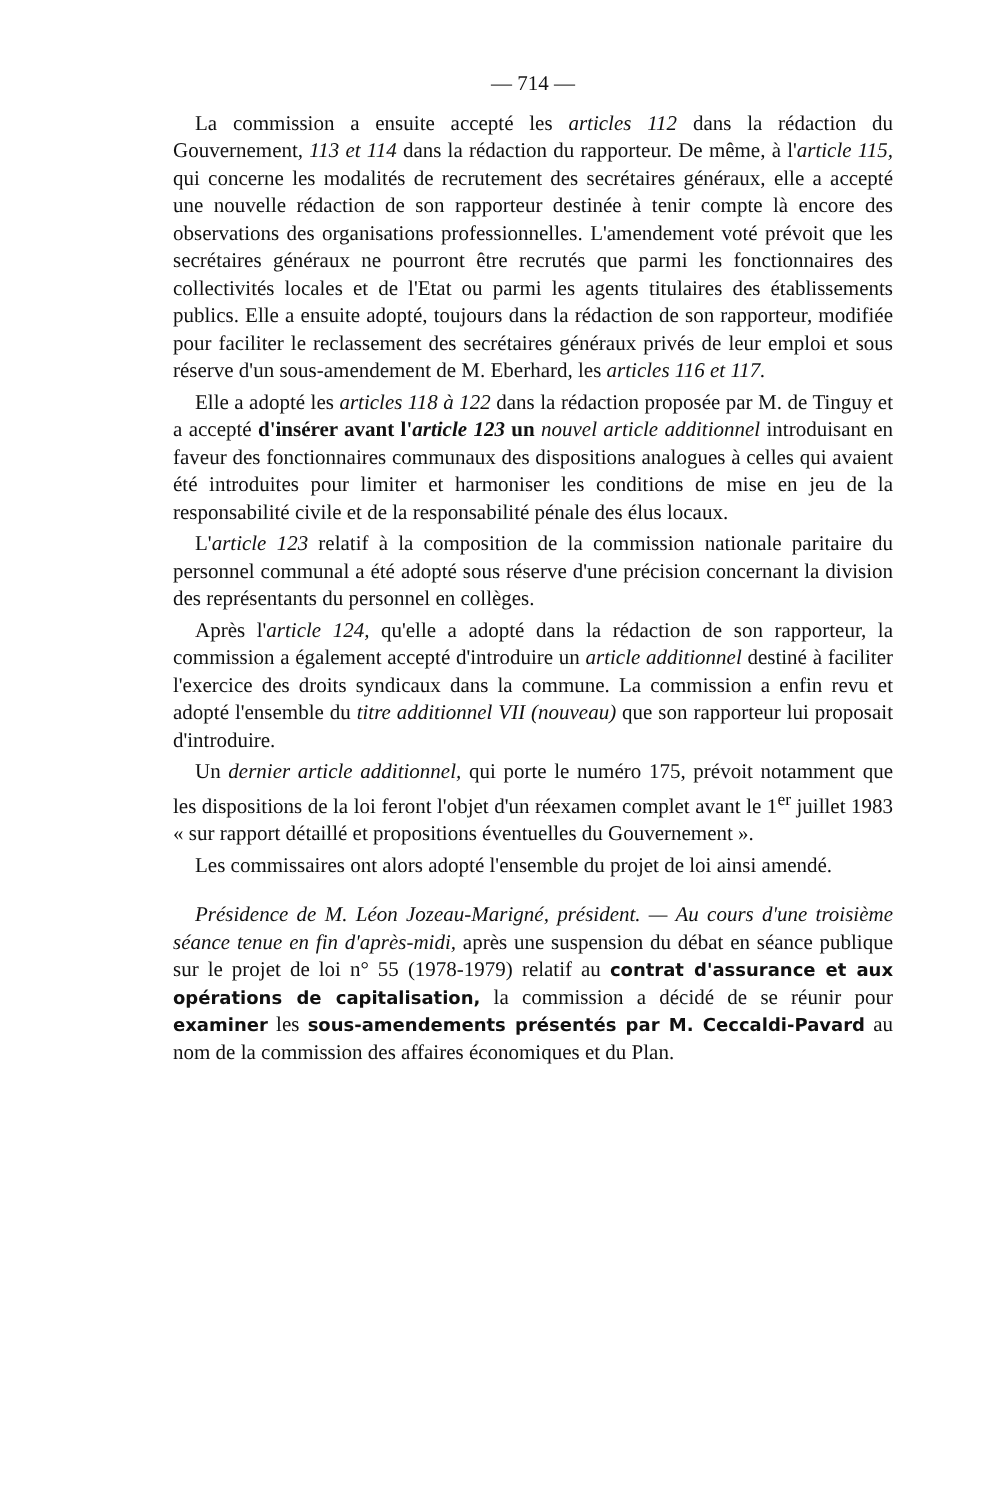— 714 —
La commission a ensuite accepté les articles 112 dans la rédaction du Gouvernement, 113 et 114 dans la rédaction du rapporteur. De même, à l'article 115, qui concerne les modalités de recrutement des secrétaires généraux, elle a accepté une nouvelle rédaction de son rapporteur destinée à tenir compte là encore des observations des organisations professionnelles. L'amendement voté prévoit que les secrétaires généraux ne pourront être recrutés que parmi les fonctionnaires des collectivités locales et de l'Etat ou parmi les agents titulaires des établissements publics. Elle a ensuite adopté, toujours dans la rédaction de son rapporteur, modifiée pour faciliter le reclassement des secrétaires généraux privés de leur emploi et sous réserve d'un sous-amendement de M. Eberhard, les articles 116 et 117.
Elle a adopté les articles 118 à 122 dans la rédaction proposée par M. de Tinguy et a accepté d'insérer avant l'article 123 un nouvel article additionnel introduisant en faveur des fonctionnaires communaux des dispositions analogues à celles qui avaient été introduites pour limiter et harmoniser les conditions de mise en jeu de la responsabilité civile et de la responsabilité pénale des élus locaux.
L'article 123 relatif à la composition de la commission nationale paritaire du personnel communal a été adopté sous réserve d'une précision concernant la division des représentants du personnel en collèges.
Après l'article 124, qu'elle a adopté dans la rédaction de son rapporteur, la commission a également accepté d'introduire un article additionnel destiné à faciliter l'exercice des droits syndicaux dans la commune. La commission a enfin revu et adopté l'ensemble du titre additionnel VII (nouveau) que son rapporteur lui proposait d'introduire.
Un dernier article additionnel, qui porte le numéro 175, prévoit notamment que les dispositions de la loi feront l'objet d'un réexamen complet avant le 1<sup>er</sup> juillet 1983 « sur rapport détaillé et propositions éventuelles du Gouvernement ».
Les commissaires ont alors adopté l'ensemble du projet de loi ainsi amendé.
Présidence de M. Léon Jozeau-Marigné, président. — Au cours d'une troisième séance tenue en fin d'après-midi, après une suspension du débat en séance publique sur le projet de loi n° 55 (1978-1979) relatif au contrat d'assurance et aux opérations de capitalisation, la commission a décidé de se réunir pour examiner les sous-amendements présentés par M. Ceccaldi-Pavard au nom de la commission des affaires économiques et du Plan.